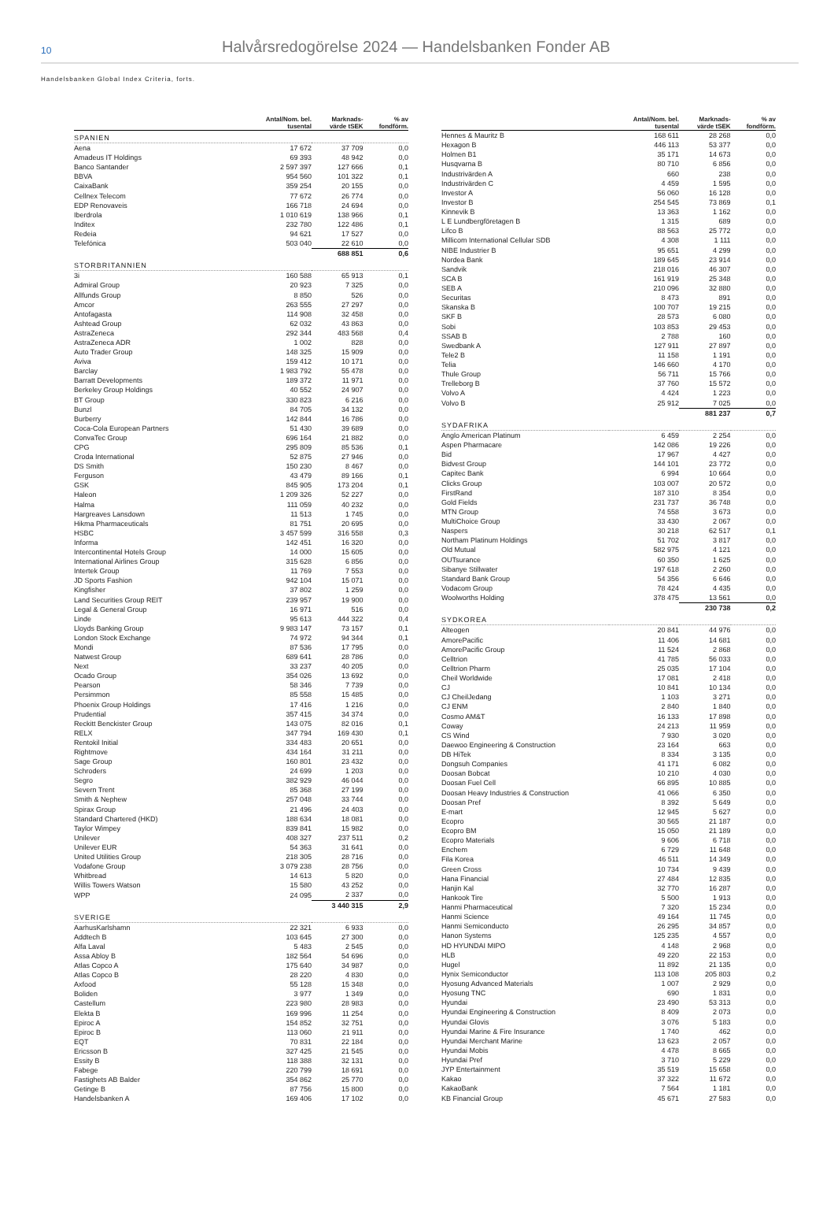10
Halvårsredogörelse 2024 — Handelsbanken Fonder AB
Handelsbanken Global Index Criteria, forts.
| | Antal/Nom. bel. tusental | Marknads- värde tSEK | % av fondförm. |
| --- | --- | --- | --- |
| SPANIEN | | | |
| Aena | 17 672 | 37 709 | 0,0 |
| Amadeus IT Holdings | 69 393 | 48 942 | 0,0 |
| Banco Santander | 2 597 397 | 127 666 | 0,1 |
| BBVA | 954 560 | 101 322 | 0,1 |
| CaixaBank | 359 254 | 20 155 | 0,0 |
| Cellnex Telecom | 77 672 | 26 774 | 0,0 |
| EDP Renovaveis | 166 718 | 24 694 | 0,0 |
| Iberdrola | 1 010 619 | 138 966 | 0,1 |
| Inditex | 232 780 | 122 486 | 0,1 |
| Redeia | 94 621 | 17 527 | 0,0 |
| Telefónica | 503 040 | 22 610 | 0,0 |
| | | 688 851 | 0,6 |
| STORBRITANNIEN | | | |
| 3i | 160 588 | 65 913 | 0,1 |
| Admiral Group | 20 923 | 7 325 | 0,0 |
| Allfunds Group | 8 850 | 526 | 0,0 |
| Amcor | 263 555 | 27 297 | 0,0 |
| Antofagasta | 114 908 | 32 458 | 0,0 |
| Ashtead Group | 62 032 | 43 863 | 0,0 |
| AstraZeneca | 292 344 | 483 568 | 0,4 |
| AstraZeneca ADR | 1 002 | 828 | 0,0 |
| Auto Trader Group | 148 325 | 15 909 | 0,0 |
| Aviva | 159 412 | 10 171 | 0,0 |
| Barclay | 1 983 792 | 55 478 | 0,0 |
| Barratt Developments | 189 372 | 11 971 | 0,0 |
| Berkeley Group Holdings | 40 552 | 24 907 | 0,0 |
| BT Group | 330 823 | 6 216 | 0,0 |
| Bunzl | 84 705 | 34 132 | 0,0 |
| Burberry | 142 844 | 16 786 | 0,0 |
| Coca-Cola European Partners | 51 430 | 39 689 | 0,0 |
| ConvaTec Group | 696 164 | 21 882 | 0,0 |
| CPG | 295 809 | 85 536 | 0,1 |
| Croda International | 52 875 | 27 946 | 0,0 |
| DS Smith | 150 230 | 8 467 | 0,0 |
| Ferguson | 43 479 | 89 166 | 0,1 |
| GSK | 845 905 | 173 204 | 0,1 |
| Haleon | 1 209 326 | 52 227 | 0,0 |
| Halma | 111 059 | 40 232 | 0,0 |
| Hargreaves Lansdown | 11 513 | 1 745 | 0,0 |
| Hikma Pharmaceuticals | 81 751 | 20 695 | 0,0 |
| HSBC | 3 457 599 | 316 558 | 0,3 |
| Informa | 142 451 | 16 320 | 0,0 |
| Intercontinental Hotels Group | 14 000 | 15 605 | 0,0 |
| International Airlines Group | 315 628 | 6 856 | 0,0 |
| Intertek Group | 11 769 | 7 553 | 0,0 |
| JD Sports Fashion | 942 104 | 15 071 | 0,0 |
| Kingfisher | 37 802 | 1 259 | 0,0 |
| Land Securities Group REIT | 239 957 | 19 900 | 0,0 |
| Legal & General Group | 16 971 | 516 | 0,0 |
| Linde | 95 613 | 444 322 | 0,4 |
| Lloyds Banking Group | 9 983 147 | 73 157 | 0,1 |
| London Stock Exchange | 74 972 | 94 344 | 0,1 |
| Mondi | 87 536 | 17 795 | 0,0 |
| Natwest Group | 689 641 | 28 786 | 0,0 |
| Next | 33 237 | 40 205 | 0,0 |
| Ocado Group | 354 026 | 13 692 | 0,0 |
| Pearson | 58 346 | 7 739 | 0,0 |
| Persimmon | 85 558 | 15 485 | 0,0 |
| Phoenix Group Holdings | 17 416 | 1 216 | 0,0 |
| Prudential | 357 415 | 34 374 | 0,0 |
| Reckitt Benckister Group | 143 075 | 82 016 | 0,1 |
| RELX | 347 794 | 169 430 | 0,1 |
| Rentokil Initial | 334 483 | 20 651 | 0,0 |
| Rightmove | 434 164 | 31 211 | 0,0 |
| Sage Group | 160 801 | 23 432 | 0,0 |
| Schroders | 24 699 | 1 203 | 0,0 |
| Segro | 382 929 | 46 044 | 0,0 |
| Severn Trent | 85 368 | 27 199 | 0,0 |
| Smith & Nephew | 257 048 | 33 744 | 0,0 |
| Spirax Group | 21 496 | 24 403 | 0,0 |
| Standard Chartered (HKD) | 188 634 | 18 081 | 0,0 |
| Taylor Wimpey | 839 841 | 15 982 | 0,0 |
| Unilever | 408 327 | 237 511 | 0,2 |
| Unilever EUR | 54 363 | 31 641 | 0,0 |
| United Utilities Group | 218 305 | 28 716 | 0,0 |
| Vodafone Group | 3 079 238 | 28 756 | 0,0 |
| Whitbread | 14 613 | 5 820 | 0,0 |
| Willis Towers Watson | 15 580 | 43 252 | 0,0 |
| WPP | 24 095 | 2 337 | 0,0 |
| | | 3 440 315 | 2,9 |
| SVERIGE | | | |
| AarhusKarlshamn | 22 321 | 6 933 | 0,0 |
| Addtech B | 103 645 | 27 300 | 0,0 |
| Alfa Laval | 5 483 | 2 545 | 0,0 |
| Assa Abloy B | 182 564 | 54 696 | 0,0 |
| Atlas Copco A | 175 640 | 34 987 | 0,0 |
| Atlas Copco B | 28 220 | 4 830 | 0,0 |
| Axfood | 55 128 | 15 348 | 0,0 |
| Boliden | 3 977 | 1 349 | 0,0 |
| Castellum | 223 980 | 28 983 | 0,0 |
| Elekta B | 169 996 | 11 254 | 0,0 |
| Epiroc A | 154 852 | 32 751 | 0,0 |
| Epiroc B | 113 060 | 21 911 | 0,0 |
| EQT | 70 831 | 22 184 | 0,0 |
| Ericsson B | 327 425 | 21 545 | 0,0 |
| Essity B | 118 388 | 32 131 | 0,0 |
| Fabege | 220 799 | 18 691 | 0,0 |
| Fastighets AB Balder | 354 862 | 25 770 | 0,0 |
| Getinge B | 87 756 | 15 800 | 0,0 |
| Handelsbanken A | 169 406 | 17 102 | 0,0 |
| | Antal/Nom. bel. tusental | Marknads- värde tSEK | % av fondförm. |
| --- | --- | --- | --- |
| Hennes & Mauritz B | 168 611 | 28 268 | 0,0 |
| Hexagon B | 446 113 | 53 377 | 0,0 |
| Holmen B1 | 35 171 | 14 673 | 0,0 |
| Husqvarna B | 80 710 | 6 856 | 0,0 |
| Industrivärden A | 660 | 238 | 0,0 |
| Industrivärden C | 4 459 | 1 595 | 0,0 |
| Investor A | 56 060 | 16 128 | 0,0 |
| Investor B | 254 545 | 73 869 | 0,1 |
| Kinnevik B | 13 363 | 1 162 | 0,0 |
| L E Lundbergföretagen B | 1 315 | 689 | 0,0 |
| Lifco B | 88 563 | 25 772 | 0,0 |
| Millicom International Cellular SDB | 4 308 | 1 111 | 0,0 |
| NIBE Industrier B | 95 651 | 4 299 | 0,0 |
| Nordea Bank | 189 645 | 23 914 | 0,0 |
| Sandvik | 218 016 | 46 307 | 0,0 |
| SCA B | 161 919 | 25 348 | 0,0 |
| SEB A | 210 096 | 32 880 | 0,0 |
| Securitas | 8 473 | 891 | 0,0 |
| Skanska B | 100 707 | 19 215 | 0,0 |
| SKF B | 28 573 | 6 080 | 0,0 |
| Sobi | 103 853 | 29 453 | 0,0 |
| SSAB B | 2 788 | 160 | 0,0 |
| Swedbank A | 127 911 | 27 897 | 0,0 |
| Tele2 B | 11 158 | 1 191 | 0,0 |
| Telia | 146 660 | 4 170 | 0,0 |
| Thule Group | 56 711 | 15 766 | 0,0 |
| Trelleborg B | 37 760 | 15 572 | 0,0 |
| Volvo A | 4 424 | 1 223 | 0,0 |
| Volvo B | 25 912 | 7 025 | 0,0 |
| | | 881 237 | 0,7 |
| SYDAFRIKA | | | |
| Anglo American Platinum | 6 459 | 2 254 | 0,0 |
| Aspen Pharmacare | 142 086 | 19 226 | 0,0 |
| Bid | 17 967 | 4 427 | 0,0 |
| Bidvest Group | 144 101 | 23 772 | 0,0 |
| Capitec Bank | 6 994 | 10 664 | 0,0 |
| Clicks Group | 103 007 | 20 572 | 0,0 |
| FirstRand | 187 310 | 8 354 | 0,0 |
| Gold Fields | 231 737 | 36 748 | 0,0 |
| MTN Group | 74 558 | 3 673 | 0,0 |
| MultiChoice Group | 33 430 | 2 067 | 0,0 |
| Naspers | 30 218 | 62 517 | 0,1 |
| Northam Platinum Holdings | 51 702 | 3 817 | 0,0 |
| Old Mutual | 582 975 | 4 121 | 0,0 |
| OUTsurance | 60 350 | 1 625 | 0,0 |
| Sibanye Stillwater | 197 618 | 2 260 | 0,0 |
| Standard Bank Group | 54 356 | 6 646 | 0,0 |
| Vodacom Group | 78 424 | 4 435 | 0,0 |
| Woolworths Holding | 378 475 | 13 561 | 0,0 |
| | | 230 738 | 0,2 |
| SYDKOREA | | | |
| Alteogen | 20 841 | 44 976 | 0,0 |
| AmorePacific | 11 406 | 14 681 | 0,0 |
| AmorePacific Group | 11 524 | 2 868 | 0,0 |
| Celltrion | 41 785 | 56 033 | 0,0 |
| Celltrion Pharm | 25 035 | 17 104 | 0,0 |
| Cheil Worldwide | 17 081 | 2 418 | 0,0 |
| CJ | 10 841 | 10 134 | 0,0 |
| CJ CheilJedang | 1 103 | 3 271 | 0,0 |
| CJ ENM | 2 840 | 1 840 | 0,0 |
| Cosmo AM&T | 16 133 | 17 898 | 0,0 |
| Coway | 24 213 | 11 959 | 0,0 |
| CS Wind | 7 930 | 3 020 | 0,0 |
| Daewoo Engineering & Construction | 23 164 | 663 | 0,0 |
| DB HiTek | 8 334 | 3 135 | 0,0 |
| Dongsuh Companies | 41 171 | 6 082 | 0,0 |
| Doosan Bobcat | 10 210 | 4 030 | 0,0 |
| Doosan Fuel Cell | 66 895 | 10 885 | 0,0 |
| Doosan Heavy Industries & Construction | 41 066 | 6 350 | 0,0 |
| Doosan Pref | 8 392 | 5 649 | 0,0 |
| E-mart | 12 945 | 5 627 | 0,0 |
| Ecopro | 30 565 | 21 187 | 0,0 |
| Ecopro BM | 15 050 | 21 189 | 0,0 |
| Ecopro Materials | 9 606 | 6 718 | 0,0 |
| Enchem | 6 729 | 11 648 | 0,0 |
| Fila Korea | 46 511 | 14 349 | 0,0 |
| Green Cross | 10 734 | 9 439 | 0,0 |
| Hana Financial | 27 484 | 12 835 | 0,0 |
| Hanjin Kal | 32 770 | 16 287 | 0,0 |
| Hankook Tire | 5 500 | 1 913 | 0,0 |
| Hanmi Pharmaceutical | 7 320 | 15 234 | 0,0 |
| Hanmi Science | 49 164 | 11 745 | 0,0 |
| Hanmi Semiconducto | 26 295 | 34 857 | 0,0 |
| Hanon Systems | 125 235 | 4 557 | 0,0 |
| HD HYUNDAI MIPO | 4 148 | 2 968 | 0,0 |
| HLB | 49 220 | 22 153 | 0,0 |
| Hugel | 11 892 | 21 135 | 0,0 |
| Hynix Semiconductor | 113 108 | 205 803 | 0,2 |
| Hyosung Advanced Materials | 1 007 | 2 929 | 0,0 |
| Hyosung TNC | 690 | 1 831 | 0,0 |
| Hyundai | 23 490 | 53 313 | 0,0 |
| Hyundai Engineering & Construction | 8 409 | 2 073 | 0,0 |
| Hyundai Glovis | 3 076 | 5 183 | 0,0 |
| Hyundai Marine & Fire Insurance | 1 740 | 462 | 0,0 |
| Hyundai Merchant Marine | 13 623 | 2 057 | 0,0 |
| Hyundai Mobis | 4 478 | 8 665 | 0,0 |
| Hyundai Pref | 3 710 | 5 229 | 0,0 |
| JYP Entertainment | 35 519 | 15 658 | 0,0 |
| Kakao | 37 322 | 11 672 | 0,0 |
| KakaoBank | 7 564 | 1 181 | 0,0 |
| KB Financial Group | 45 671 | 27 583 | 0,0 |